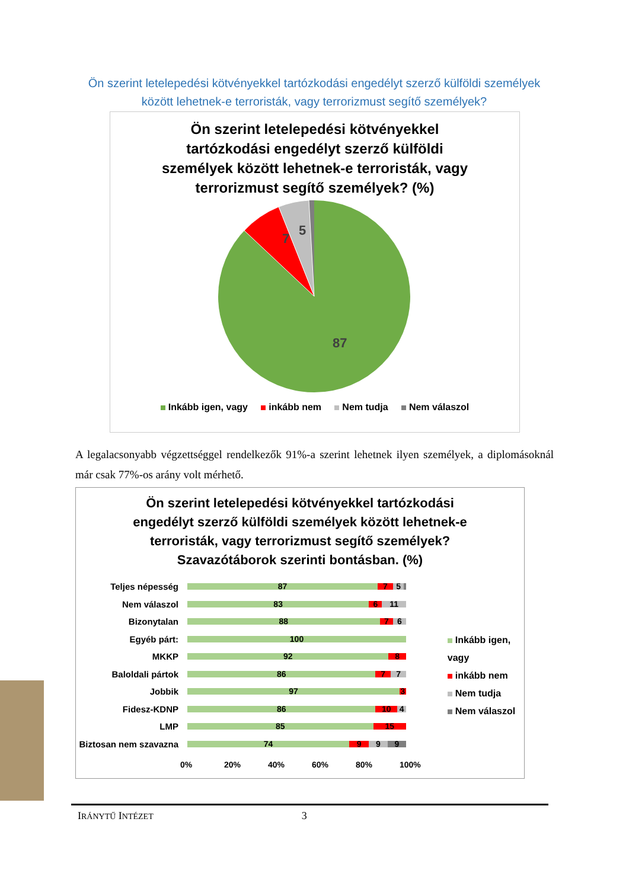Ön szerint letelepedési kötvényekkel tartózkodási engedélyt szerző külföldi személyek között lehetnek-e terroristák, vagy terrorizmust segítő személyek?
Ön szerint letelepedési kötvényekkel
tartózkodási engedélyt szerző külföldi
személyek között lehetnek-e terroristák, vagy
terrorizmust segítő személyek? (%)
87
7
5
Inkább igen, vagy inkább nem Nem tudja Nem válaszol
A legalacsonyabb végzettséggel rendelkezők 91%-a szerint lehetnek ilyen személyek, a diplomásoknál már csak 77%-os arány volt mérhető.
Ön szerint letelepedési kötvényekkel tartózkodási
engedélyt szerző külföldi személyek között lehetnek-e
terroristák, vagy terrorizmust segítő személyek?
Szavazótáborok szerinti bontásban. (%)
Teljes népesség
87 7 5
Nem válaszol
83 6 11
Bizonytalan
88 7 6
Egyéb párt:
100
MKKP
92 8
Baloldali pártok
86 7 7
Jobbik
97 3
Fidesz-KDNP
86 10 4
LMP
85 15
Biztosan nem szavazna
74 9 9 9
0% 20% 40% 60% 80% 100%
Inkább igen, vagy
inkább nem
Nem tudja
Nem válaszol
IRÁNYTŰ INTÉZET 3